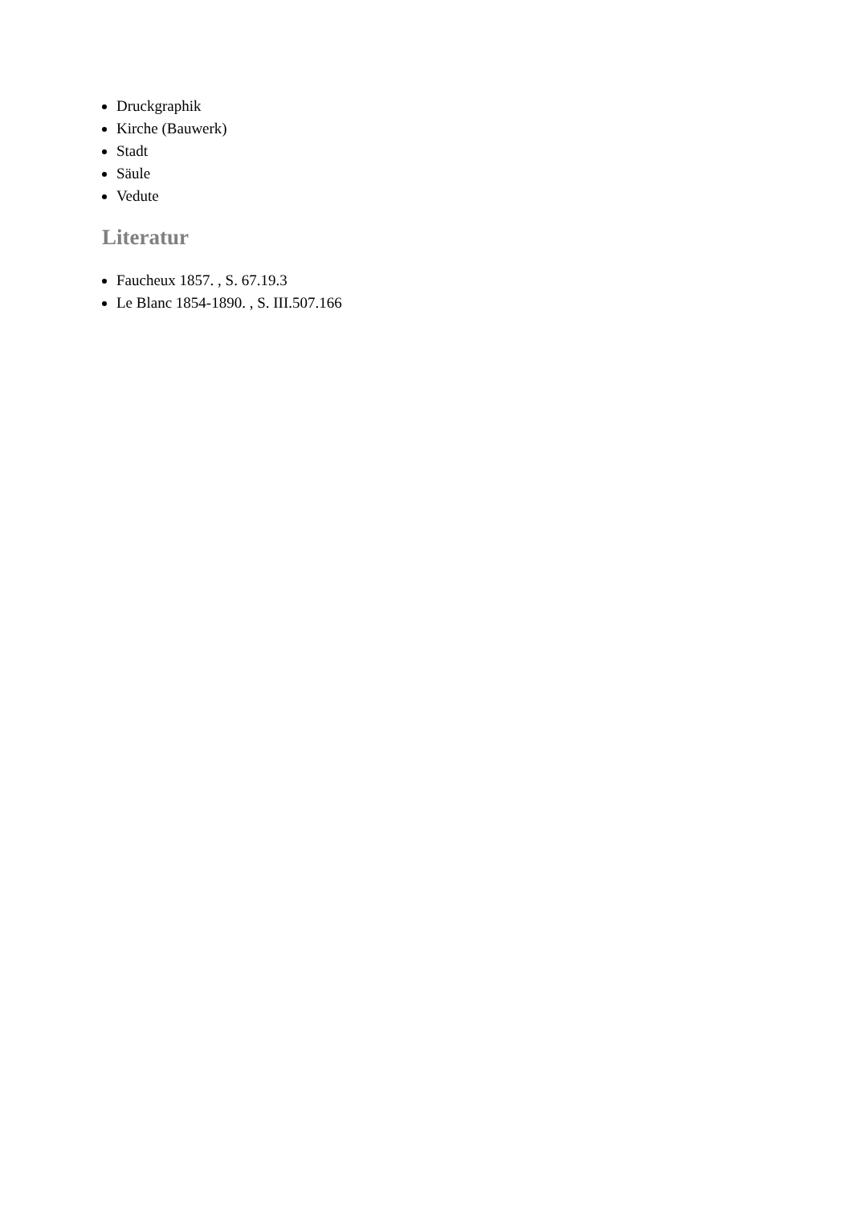Druckgraphik
Kirche (Bauwerk)
Stadt
Säule
Vedute
Literatur
Faucheux 1857. , S. 67.19.3
Le Blanc 1854-1890. , S. III.507.166